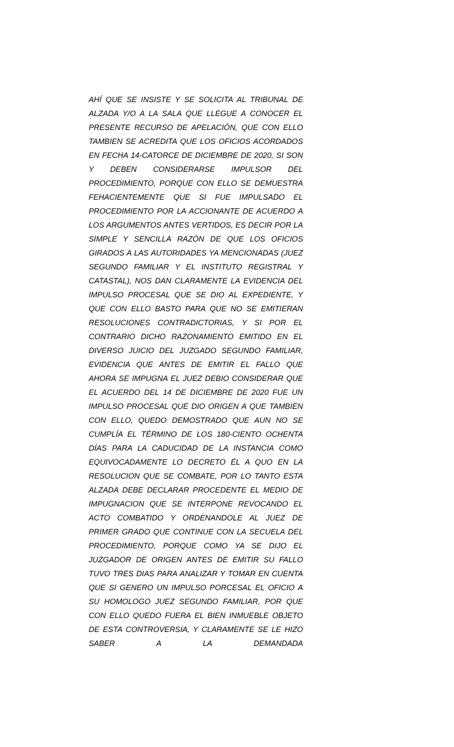AHÍ QUE SE INSISTE Y SE SOLICITA AL TRIBUNAL DE ALZADA Y/O A LA SALA QUE LLEGUE A CONOCER EL PRESENTE RECURSO DE APELACIÓN, QUE CON ELLO TAMBIEN SE ACREDITA QUE LOS OFICIOS ACORDADOS EN FECHA 14-CATORCE DE DICIEMBRE DE 2020, SI SON Y DEBEN CONSIDERARSE IMPULSOR DEL PROCEDIMIENTO, PORQUE CON ELLO SE DEMUESTRA FEHACIENTEMENTE QUE SI FUE IMPULSADO EL PROCEDIMIENTO POR LA ACCIONANTE DE ACUERDO A LOS ARGUMENTOS ANTES VERTIDOS, ES DECIR POR LA SIMPLE Y SENCILLA RAZÓN DE QUE LOS OFICIOS GIRADOS A LAS AUTORIDADES YA MENCIONADAS (JUEZ SEGUNDO FAMILIAR Y EL INSTITUTO REGISTRAL Y CATASTAL), NOS DAN CLARAMENTE LA EVIDENCIA DEL IMPULSO PROCESAL QUE SE DIO AL EXPEDIENTE, Y QUE CON ELLO BASTO PARA QUE NO SE EMITIERAN RESOLUCIONES CONTRADICTORIAS, Y SI POR EL CONTRARIO DICHO RAZONAMIENTO EMITIDO EN EL DIVERSO JUICIO DEL JUZGADO SEGUNDO FAMILIAR, EVIDENCIA QUE ANTES DE EMITIR EL FALLO QUE AHORA SE IMPUGNA EL JUEZ DEBIO CONSIDERAR QUE EL ACUERDO DEL 14 DE DICIEMBRE DE 2020 FUE UN IMPULSO PROCESAL QUE DIO ORIGEN A QUE TAMBIEN CON ELLO, QUEDO DEMOSTRADO QUE AUN NO SE CUMPLÍA EL TÉRMINO DE LOS 180-CIENTO OCHENTA DÍAS PARA LA CADUCIDAD DE LA INSTANCIA COMO EQUIVOCADAMENTE LO DECRETO ÉL A QUO EN LA RESOLUCION QUE SE COMBATE, POR LO TANTO ESTA ALZADA DEBE DECLARAR PROCEDENTE EL MEDIO DE IMPUGNACION QUE SE INTERPONE REVOCANDO EL ACTO COMBATIDO Y ORDENANDOLE AL JUEZ DE PRIMER GRADO QUE CONTINUE CON LA SECUELA DEL PROCEDIMIENTO, PORQUE COMO YA SE DIJO EL JUZGADOR DE ORIGEN ANTES DE EMITIR SU FALLO TUVO TRES DIAS PARA ANALIZAR Y TOMAR EN CUENTA QUE SI GENERO UN IMPULSO PORCESAL EL OFICIO A SU HOMOLOGO JUEZ SEGUNDO FAMILIAR, POR QUE CON ELLO QUEDO FUERA EL BIEN INMUEBLE OBJETO DE ESTA CONTROVERSIA, Y CLARAMENTE SE LE HIZO SABER A LA DEMANDADA